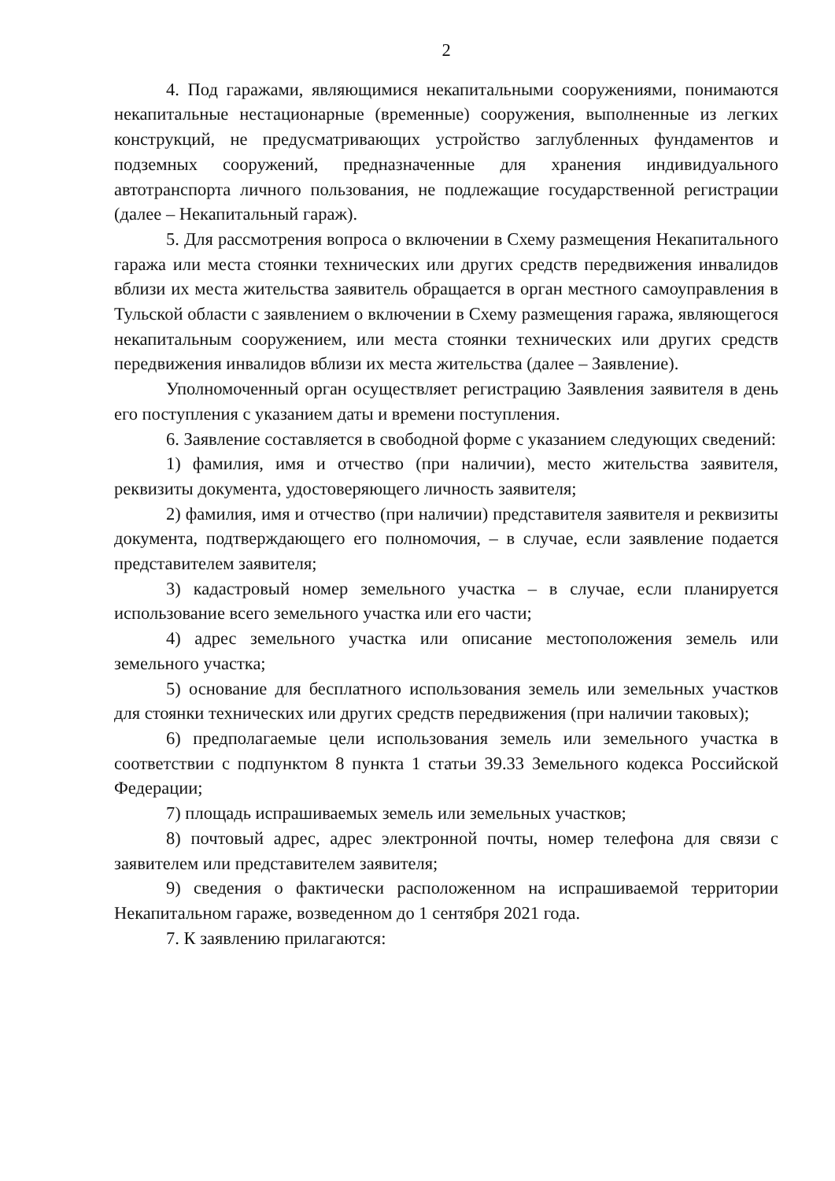2
4. Под гаражами, являющимися некапитальными сооружениями, понимаются некапитальные нестационарные (временные) сооружения, выполненные из легких конструкций, не предусматривающих устройство заглубленных фундаментов и подземных сооружений, предназначенные для хранения индивидуального автотранспорта личного пользования, не подлежащие государственной регистрации (далее – Некапитальный гараж).
5. Для рассмотрения вопроса о включении в Схему размещения Некапитального гаража или места стоянки технических или других средств передвижения инвалидов вблизи их места жительства заявитель обращается в орган местного самоуправления в Тульской области с заявлением о включении в Схему размещения гаража, являющегося некапитальным сооружением, или места стоянки технических или других средств передвижения инвалидов вблизи их места жительства (далее – Заявление).
Уполномоченный орган осуществляет регистрацию Заявления заявителя в день его поступления с указанием даты и времени поступления.
6. Заявление составляется в свободной форме с указанием следующих сведений:
1) фамилия, имя и отчество (при наличии), место жительства заявителя, реквизиты документа, удостоверяющего личность заявителя;
2) фамилия, имя и отчество (при наличии) представителя заявителя и реквизиты документа, подтверждающего его полномочия, – в случае, если заявление подается представителем заявителя;
3) кадастровый номер земельного участка – в случае, если планируется использование всего земельного участка или его части;
4) адрес земельного участка или описание местоположения земель или земельного участка;
5) основание для бесплатного использования земель или земельных участков для стоянки технических или других средств передвижения (при наличии таковых);
6) предполагаемые цели использования земель или земельного участка в соответствии с подпунктом 8 пункта 1 статьи 39.33 Земельного кодекса Российской Федерации;
7) площадь испрашиваемых земель или земельных участков;
8) почтовый адрес, адрес электронной почты, номер телефона для связи с заявителем или представителем заявителя;
9) сведения о фактически расположенном на испрашиваемой территории Некапитальном гараже, возведенном до 1 сентября 2021 года.
7. К заявлению прилагаются: